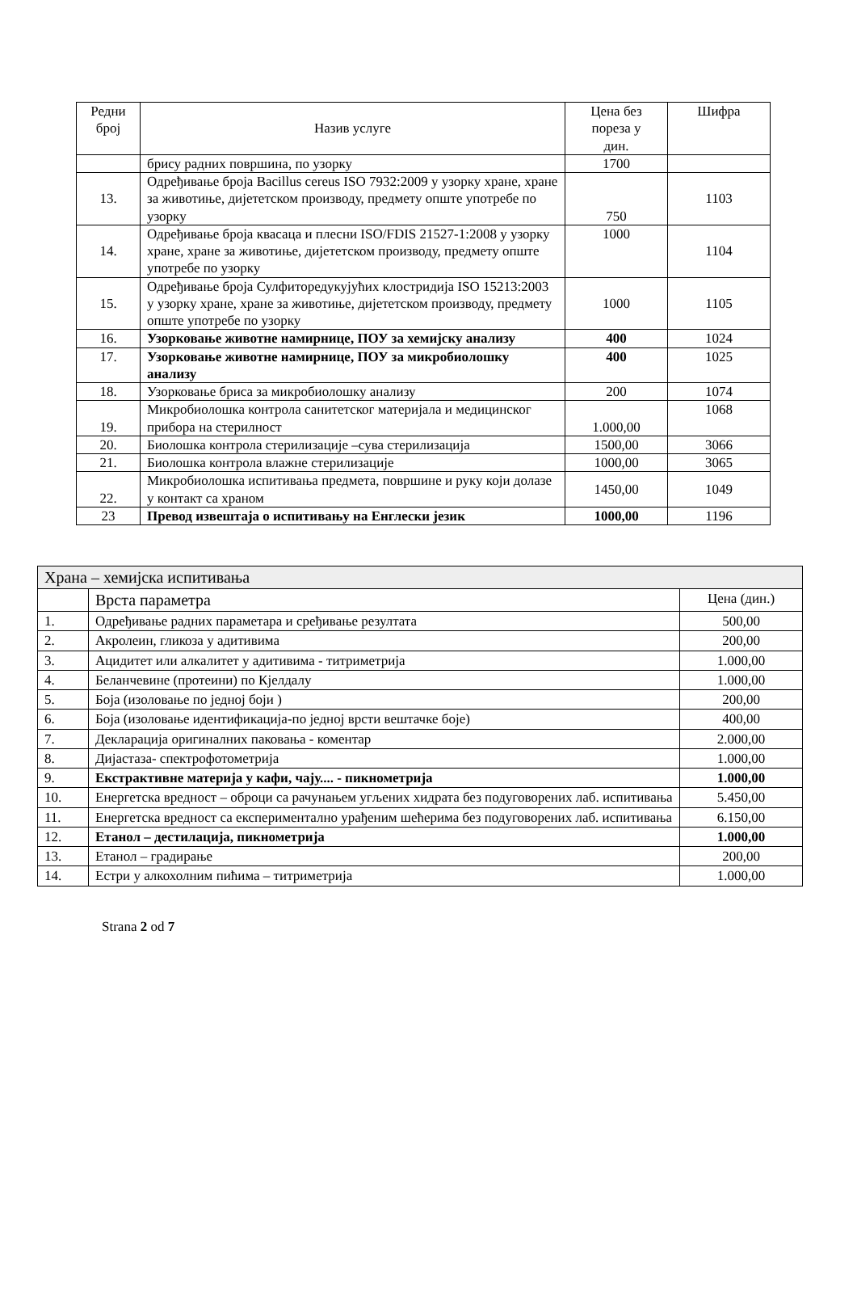| Редни број | Назив услуге | Цена без пореза у дин. | Шифра |
| --- | --- | --- | --- |
| | брису радних површина, по узорку | 1700 | |
| 13. | Одређивање броја Bacillus cereus ISO 7932:2009 у узорку хране, хране за животиње, дијететском производу, предмету опште употребе по узорку | 750 | 1103 |
| 14. | Одређивање броја квасаца и плесни ISO/FDIS 21527-1:2008 у узорку хране, хране за животиње, дијететском производу, предмету опште употребе по узорку | 1000 | 1104 |
| 15. | Одређивање броја Сулфиторедукујућих клостридија ISO 15213:2003 у узорку хране, хране за животиње, дијететском производу, предмету опште употребе по узорку | 1000 | 1105 |
| 16. | Узорковање животне намирнице, ПОУ за хемијску анализу | 400 | 1024 |
| 17. | Узорковање животне намирнице, ПОУ за микробиолошку анализу | 400 | 1025 |
| 18. | Узорковање бриса за микробиолошку анализу | 200 | 1074 |
| 19. | Микробиолошка контрола санитетског материјала и медицинског прибора на стерилност | 1.000,00 | 1068 |
| 20. | Биолошка контрола стерилизације –сува стерилизација | 1500,00 | 3066 |
| 21. | Биолошка контрола влажне стерилизације | 1000,00 | 3065 |
| 22. | Микробиолошка испитивања предмета, површине и руку који долазе у контакт са храном | 1450,00 | 1049 |
| 23 | Превод извештаја о испитивању на Енглески језик | 1000,00 | 1196 |
| Храна – хемијска испитивања | | |
| | Врста параметра | Цена (дин.) |
| 1. | Одређивање радних параметара и сређивање резултата | 500,00 |
| 2. | Акролеин, гликоза у адитивима | 200,00 |
| 3. | Ацидитет или алкалитет у адитивима - титриметрија | 1.000,00 |
| 4. | Беланчевине (протеини) по Кјелдалу | 1.000,00 |
| 5. | Боја (изоловање по једној боји ) | 200,00 |
| 6. | Боја (изоловање идентификација-по једној врсти вештачке боје) | 400,00 |
| 7. | Декларација оригиналних паковања - коментар | 2.000,00 |
| 8. | Дијастаза- спектрофотометрија | 1.000,00 |
| 9. | Екстрактивне материја у кафи, чају.... - пикнометрија | 1.000,00 |
| 10. | Енергетска вредност – оброци са рачунањем угљених хидрата без подуговорених лаб. испитивања | 5.450,00 |
| 11. | Енергетска вредност са експериментално урађеним шећерима без подуговорених лаб. испитивања | 6.150,00 |
| 12. | Етанол – дестилација, пикнометрија | 1.000,00 |
| 13. | Етанол – градирање | 200,00 |
| 14. | Естри у алкохолним пићима – титриметрија | 1.000,00 |
Strana 2 od 7